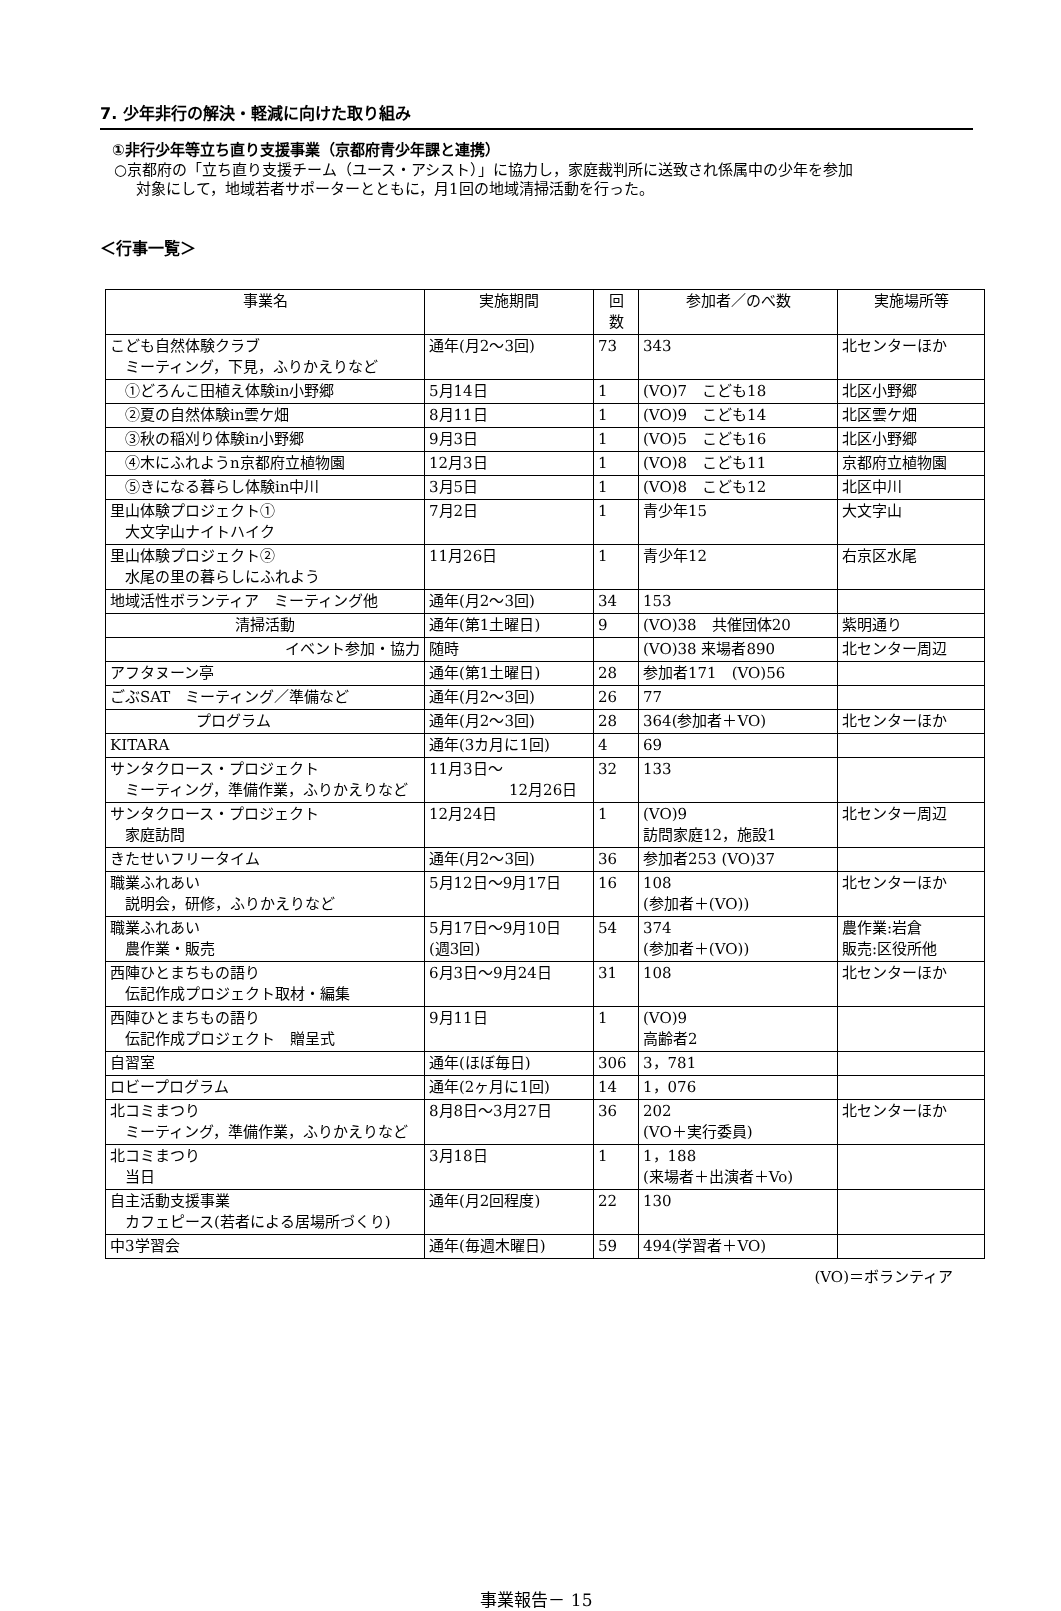7. 少年非行の解決・軽減に向けた取り組み
①非行少年等立ち直り支援事業（京都府青少年課と連携）
○京都府の「立ち直り支援チーム（ユース・アシスト）」に協力し，家庭裁判所に送致され係属中の少年を参加
対象にして，地域若者サポーターとともに，月1回の地域清掃活動を行った。
＜行事一覧＞
| 事業名 | 実施期間 | 回 数 | 参加者／のべ数 | 実施場所等 |
| --- | --- | --- | --- | --- |
| こども自然体験クラブ ミーティング，下見，ふりかえりなど | 通年(月2～3回) | 73 | 343 | 北センターほか |
| ①どろんこ田植え体験in小野郷 | 5月14日 | 1 | (VO)7 こども18 | 北区小野郷 |
| ②夏の自然体験in雲ケ畑 | 8月11日 | 1 | (VO)9 こども14 | 北区雲ケ畑 |
| ③秋の稲刈り体験in小野郷 | 9月3日 | 1 | (VO)5 こども16 | 北区小野郷 |
| ④木にふれようn京都府立植物園 | 12月3日 | 1 | (VO)8 こども11 | 京都府立植物園 |
| ⑤きになる暮らし体験in中川 | 3月5日 | 1 | (VO)8 こども12 | 北区中川 |
| 里山体験プロジェクト① 大文字山ナイトハイク | 7月2日 | 1 | 青少年15 | 大文字山 |
| 里山体験プロジェクト② 水尾の里の暮らしにふれよう | 11月26日 | 1 | 青少年12 | 右京区水尾 |
| 地域活性ボランティア ミーティング他 | 通年(月2～3回) | 34 | 153 | |
| 清掃活動 | 通年(第1土曜日) | 9 | (VO)38 共催団体20 | 紫明通り |
| イベント参加・協力 | 随時 | | (VO)38 来場者890 | 北センター周辺 |
| アフタヌーン亭 | 通年(第1土曜日) | 28 | 参加者171 (VO)56 | |
| ごぶSAT ミーティング／準備など | 通年(月2～3回) | 26 | 77 | |
| プログラム | 通年(月2～3回) | 28 | 364(参加者＋VO) | 北センターほか |
| KITARA | 通年(3カ月に1回) | 4 | 69 | |
| サンタクロース・プロジェクト ミーティング，準備作業，ふりかえりなど | 11月3日～ 12月26日 | 32 | 133 | |
| サンタクロース・プロジェクト 家庭訪問 | 12月24日 | 1 | (VO)9 訪問家庭12，施設1 | 北センター周辺 |
| きたせいフリータイム | 通年(月2～3回) | 36 | 参加者253 (VO)37 | |
| 職業ふれあい 説明会，研修，ふりかえりなど | 5月12日～9月17日 | 16 | 108 (参加者＋(VO)) | 北センターほか |
| 職業ふれあい 農作業・販売 | 5月17日～9月10日 (週3回) | 54 | 374 (参加者＋(VO)) | 農作業:岩倉 販売:区役所他 |
| 西陣ひとまちもの語り 伝記作成プロジェクト取材・編集 | 6月3日～9月24日 | 31 | 108 | 北センターほか |
| 西陣ひとまちもの語り 伝記作成プロジェクト 贈呈式 | 9月11日 | 1 | (VO)9 高齢者2 | |
| 自習室 | 通年(ほぼ毎日) | 306 | 3，781 | |
| ロビープログラム | 通年(2ヶ月に1回) | 14 | 1，076 | |
| 北コミまつり ミーティング，準備作業，ふりかえりなど | 8月8日～3月27日 | 36 | 202 (VO＋実行委員) | 北センターほか |
| 北コミまつり 当日 | 3月18日 | 1 | 1，188 (来場者＋出演者＋Vo) | |
| 自主活動支援事業 カフェピース(若者による居場所づくり) | 通年(月2回程度) | 22 | 130 | |
| 中3学習会 | 通年(毎週木曜日) | 59 | 494(学習者＋VO) | |
(VO)＝ボランティア
事業報告－ 15